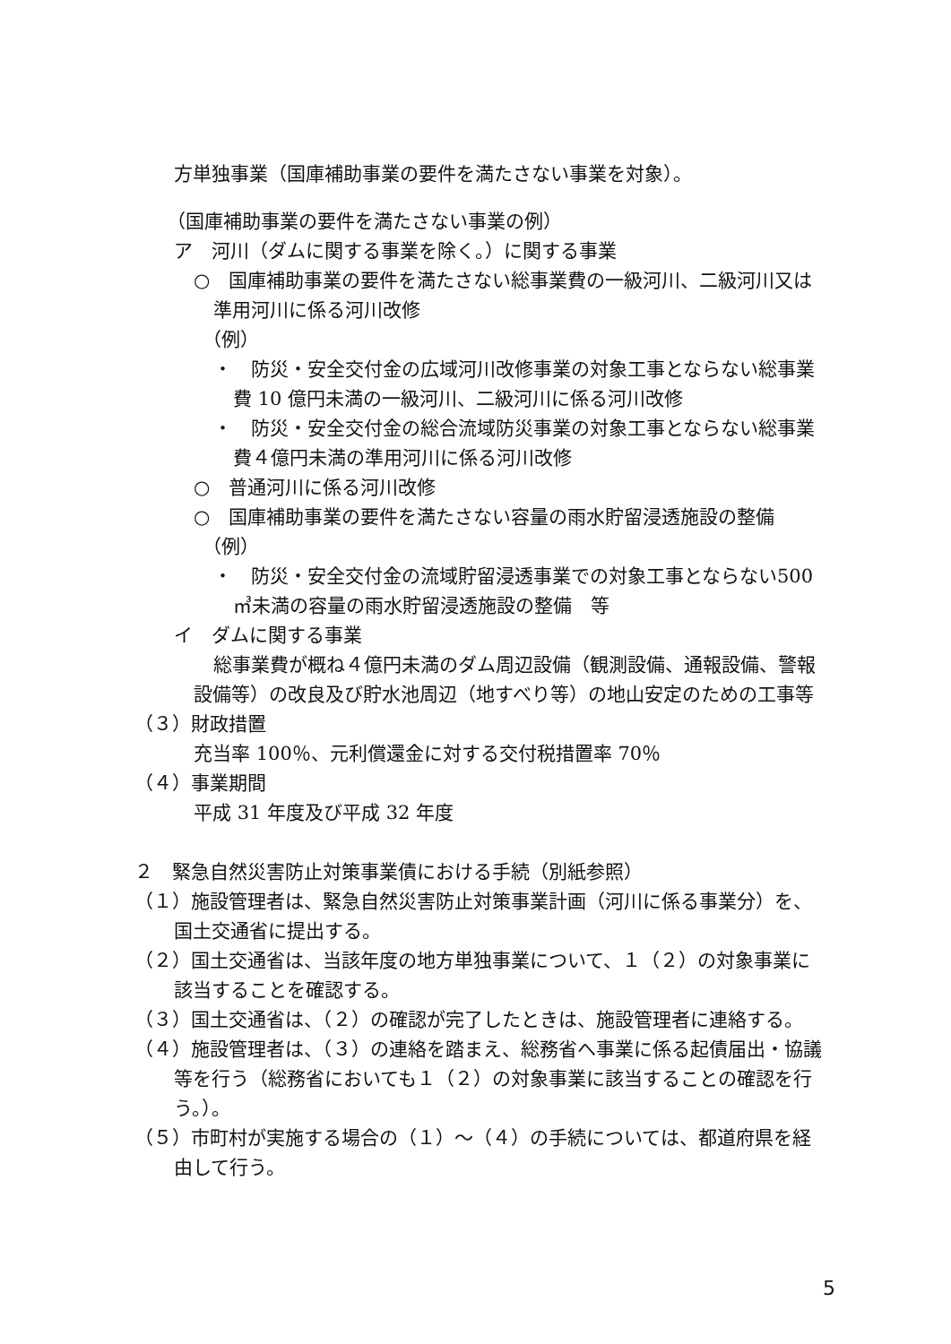方単独事業（国庫補助事業の要件を満たさない事業を対象）。
（国庫補助事業の要件を満たさない事業の例）
ア　河川（ダムに関する事業を除く。）に関する事業
○　国庫補助事業の要件を満たさない総事業費の一級河川、二級河川又は準用河川に係る河川改修
（例）
・　防災・安全交付金の広域河川改修事業の対象工事とならない総事業費 10 億円未満の一級河川、二級河川に係る河川改修
・　防災・安全交付金の総合流域防災事業の対象工事とならない総事業費４億円未満の準用河川に係る河川改修
○　普通河川に係る河川改修
○　国庫補助事業の要件を満たさない容量の雨水貯留浸透施設の整備
（例）
・　防災・安全交付金の流域貯留浸透事業での対象工事とならない500 ㎥未満の容量の雨水貯留浸透施設の整備　等
イ　ダムに関する事業
総事業費が概ね４億円未満のダム周辺設備（観測設備、通報設備、警報設備等）の改良及び貯水池周辺（地すべり等）の地山安定のための工事等
（３）財政措置
充当率 100％、元利償還金に対する交付税措置率 70％
（４）事業期間
平成 31 年度及び平成 32 年度
２　緊急自然災害防止対策事業債における手続（別紙参照）
（１）施設管理者は、緊急自然災害防止対策事業計画（河川に係る事業分）を、国土交通省に提出する。
（２）国土交通省は、当該年度の地方単独事業について、１（２）の対象事業に該当することを確認する。
（３）国土交通省は、（２）の確認が完了したときは、施設管理者に連絡する。
（４）施設管理者は、（３）の連絡を踏まえ、総務省へ事業に係る起債届出・協議等を行う（総務省においても１（２）の対象事業に該当することの確認を行う。）。
（５）市町村が実施する場合の（１）～（４）の手続については、都道府県を経由して行う。
5